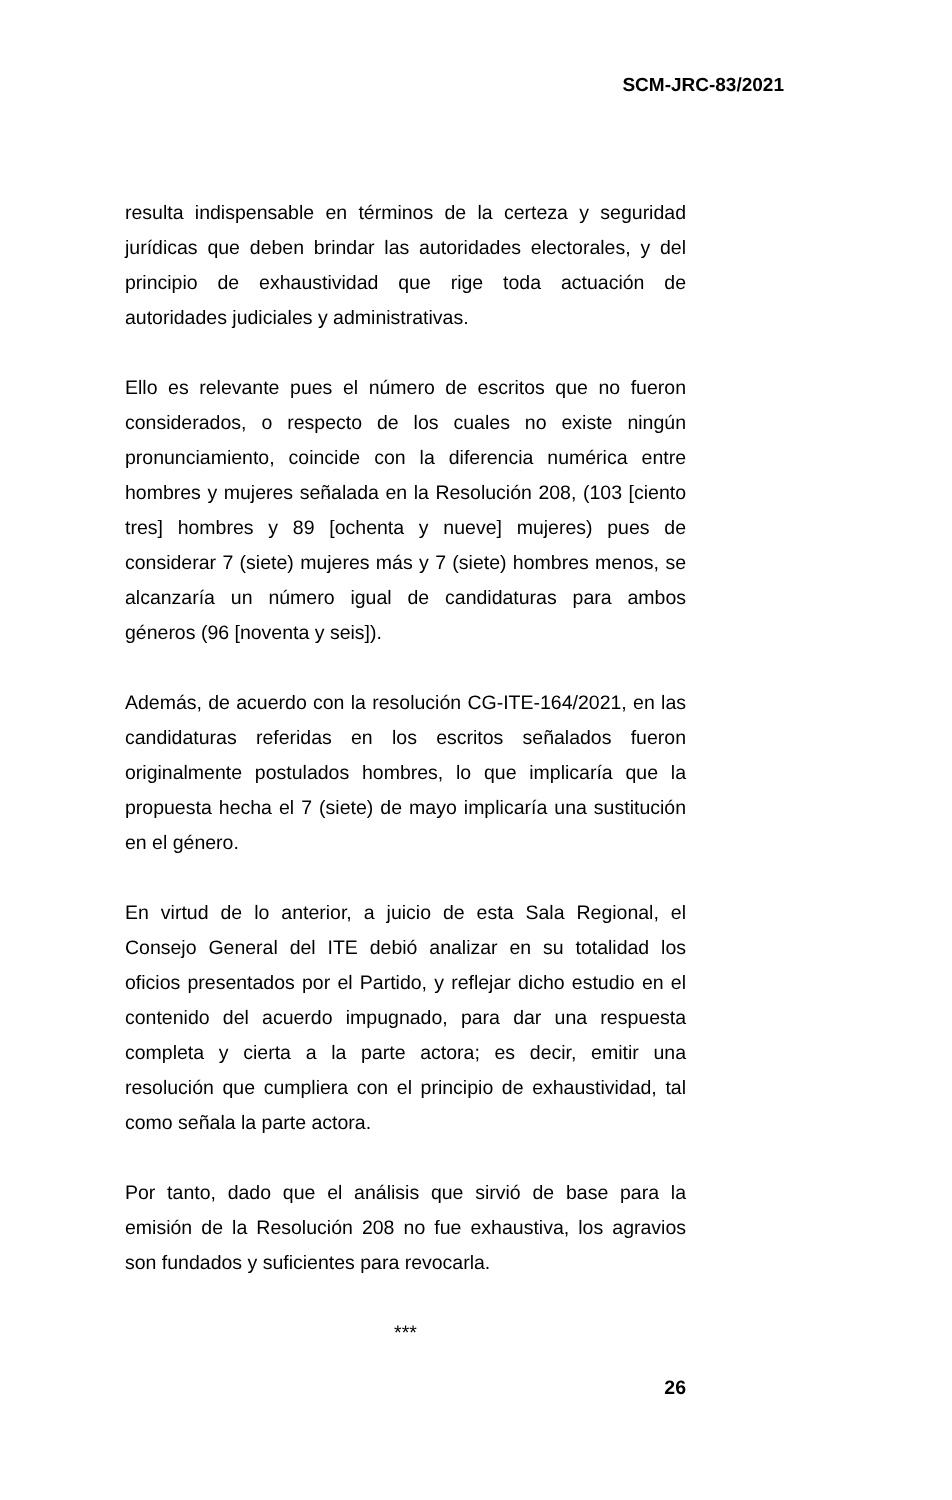SCM-JRC-83/2021
resulta indispensable en términos de la certeza y seguridad jurídicas que deben brindar las autoridades electorales, y del principio de exhaustividad que rige toda actuación de autoridades judiciales y administrativas.
Ello es relevante pues el número de escritos que no fueron considerados, o respecto de los cuales no existe ningún pronunciamiento, coincide con la diferencia numérica entre hombres y mujeres señalada en la Resolución 208, (103 [ciento tres] hombres y 89 [ochenta y nueve] mujeres) pues de considerar 7 (siete) mujeres más y 7 (siete) hombres menos, se alcanzaría un número igual de candidaturas para ambos géneros (96 [noventa y seis]).
Además, de acuerdo con la resolución CG-ITE-164/2021, en las candidaturas referidas en los escritos señalados fueron originalmente postulados hombres, lo que implicaría que la propuesta hecha el 7 (siete) de mayo implicaría una sustitución en el género.
En virtud de lo anterior, a juicio de esta Sala Regional, el Consejo General del ITE debió analizar en su totalidad los oficios presentados por el Partido, y reflejar dicho estudio en el contenido del acuerdo impugnado, para dar una respuesta completa y cierta a la parte actora; es decir, emitir una resolución que cumpliera con el principio de exhaustividad, tal como señala la parte actora.
Por tanto, dado que el análisis que sirvió de base para la emisión de la Resolución 208 no fue exhaustiva, los agravios son fundados y suficientes para revocarla.
***
26